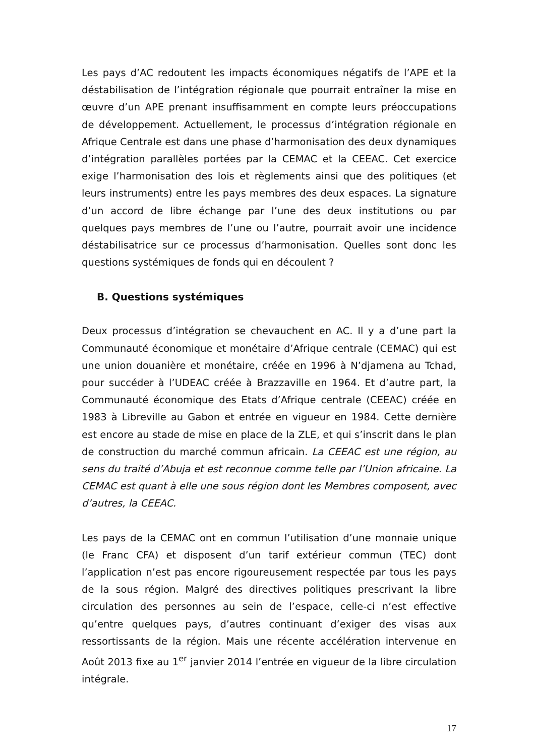Les pays d’AC redoutent les impacts économiques négatifs de l’APE et la déstabilisation de l’intégration régionale que pourrait entraîner la mise en œuvre d’un APE prenant insuffisamment en compte leurs préoccupations de développement. Actuellement, le processus d’intégration régionale en Afrique Centrale est dans une phase d’harmonisation des deux dynamiques d’intégration parallèles portées par la CEMAC et la CEEAC. Cet exercice exige l’harmonisation des lois et règlements ainsi que des politiques (et leurs instruments) entre les pays membres des deux espaces. La signature d’un accord de libre échange par l’une des deux institutions ou par quelques pays membres de l’une ou l’autre, pourrait avoir une incidence déstabilisatrice sur ce processus d’harmonisation. Quelles sont donc les questions systémiques de fonds qui en découlent ?
B. Questions systémiques
Deux processus d’intégration se chevauchent en AC. Il y a d’une part la Communauté économique et monétaire d’Afrique centrale (CEMAC) qui est une union douanière et monétaire, créée en 1996 à N’djamena au Tchad, pour succéder à l’UDEAC créée à Brazzaville en 1964. Et d’autre part, la Communauté économique des Etats d’Afrique centrale (CEEAC) créée en 1983 à Libreville au Gabon et entrée en vigueur en 1984. Cette dernière est encore au stade de mise en place de la ZLE, et qui s’inscrit dans le plan de construction du marché commun africain. La CEEAC est une région, au sens du traité d’Abuja et est reconnue comme telle par l’Union africaine. La CEMAC est quant à elle une sous région dont les Membres composent, avec d’autres, la CEEAC.
Les pays de la CEMAC ont en commun l’utilisation d’une monnaie unique (le Franc CFA) et disposent d’un tarif extérieur commun (TEC) dont l’application n’est pas encore rigoureusement respectée par tous les pays de la sous région. Malgré des directives politiques prescrivant la libre circulation des personnes au sein de l’espace, celle-ci n’est effective qu’entre quelques pays, d’autres continuant d’exiger des visas aux ressortissants de la région. Mais une récente accélération intervenue en Août 2013 fixe au 1<sup>er</sup> janvier 2014 l’entrée en vigueur de la libre circulation intégrale.
17